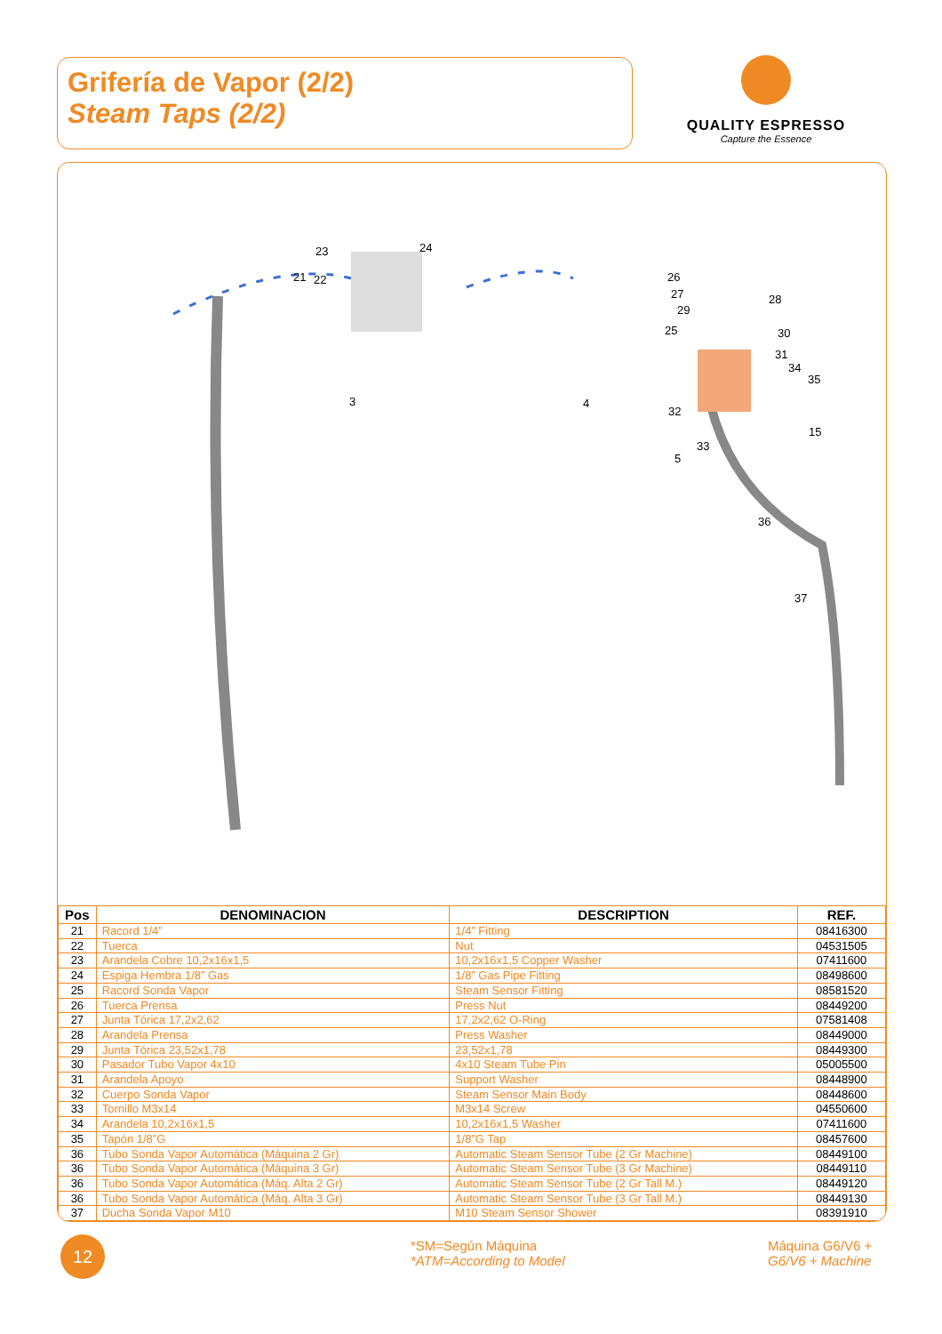Grifería de Vapor (2/2)
Steam Taps (2/2)
QUALITY ESPRESSO
Capture the Essence
23 24
21 22
3 4
26
27
29
28
25 30
31
34
35
32
33
5
15
36
37
| Pos | DENOMINACION | DESCRIPTION | REF. |
| --- | --- | --- | --- |
| 21 | Racord 1/4” | 1/4” Fitting | 08416300 |
| 22 | Tuerca | Nut | 04531505 |
| 23 | Arandela Cobre 10,2x16x1,5 | 10,2x16x1,5 Copper Washer | 07411600 |
| 24 | Espiga Hembra 1/8” Gas | 1/8” Gas Pipe Fitting | 08498600 |
| 25 | Racord Sonda Vapor | Steam Sensor Fitting | 08581520 |
| 26 | Tuerca Prensa | Press Nut | 08449200 |
| 27 | Junta Tórica 17,2x2,62 | 17,2x2,62 O-Ring | 07581408 |
| 28 | Arandela Prensa | Press Washer | 08449000 |
| 29 | Junta Tórica 23,52x1,78 | 23,52x1,78 | 08449300 |
| 30 | Pasador Tubo Vapor 4x10 | 4x10 Steam Tube Pin | 05005500 |
| 31 | Arandela Apoyo | Support Washer | 08448900 |
| 32 | Cuerpo Sonda Vapor | Steam Sensor Main Body | 08448600 |
| 33 | Tornillo M3x14 | M3x14 Screw | 04550600 |
| 34 | Arandela 10,2x16x1,5 | 10,2x16x1,5 Washer | 07411600 |
| 35 | Tapón 1/8”G | 1/8”G Tap | 08457600 |
| 36 | Tubo Sonda Vapor Automática (Máquina 2 Gr) | Automatic Steam Sensor Tube (2 Gr Machine) | 08449100 |
| 36 | Tubo Sonda Vapor Automática (Máquina 3 Gr) | Automatic Steam Sensor Tube (3 Gr Machine) | 08449110 |
| 36 | Tubo Sonda Vapor Automática (Máq. Alta 2 Gr) | Automatic Steam Sensor Tube (2 Gr Tall M.) | 08449120 |
| 36 | Tubo Sonda Vapor Automática (Máq. Alta 3 Gr) | Automatic Steam Sensor Tube (3 Gr Tall M.) | 08449130 |
| 37 | Ducha Sonda Vapor M10 | M10 Steam Sensor Shower | 08391910 |
12
*SM=Según Máquina
*ATM=According to Model
Máquina G6/V6 +
G6/V6 + Machine